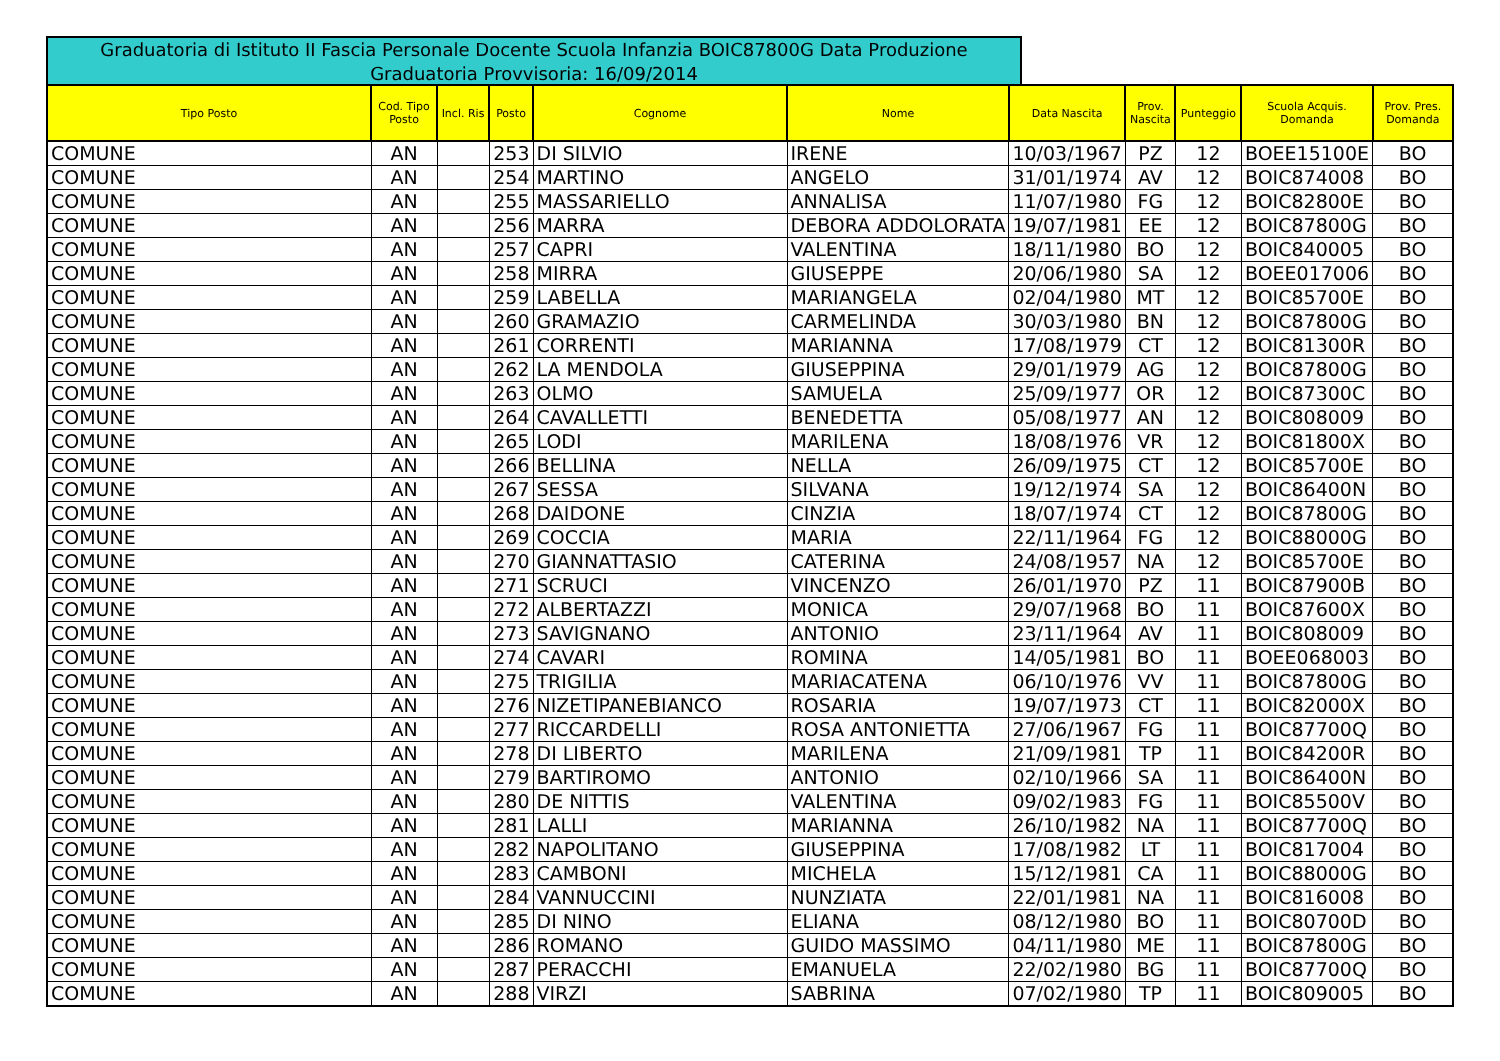Graduatoria di Istituto II Fascia Personale Docente Scuola Infanzia BOIC87800G Data Produzione Graduatoria Provvisoria: 16/09/2014
| Tipo Posto | Cod. Tipo Posto | Incl. Ris | Posto | Cognome | Nome | Data Nascita | Prov. Nascita | Punteggio | Scuola Acquis. Domanda | Prov. Pres. Domanda |
| --- | --- | --- | --- | --- | --- | --- | --- | --- | --- | --- |
| COMUNE | AN | | 253 | DI SILVIO | IRENE | 10/03/1967 | PZ | 12 | BOEE15100E | BO |
| COMUNE | AN | | 254 | MARTINO | ANGELO | 31/01/1974 | AV | 12 | BOIC874008 | BO |
| COMUNE | AN | | 255 | MASSARIELLO | ANNALISA | 11/07/1980 | FG | 12 | BOIC82800E | BO |
| COMUNE | AN | | 256 | MARRA | DEBORA ADDOLORATA | 19/07/1981 | EE | 12 | BOIC87800G | BO |
| COMUNE | AN | | 257 | CAPRI | VALENTINA | 18/11/1980 | BO | 12 | BOIC840005 | BO |
| COMUNE | AN | | 258 | MIRRA | GIUSEPPE | 20/06/1980 | SA | 12 | BOEE017006 | BO |
| COMUNE | AN | | 259 | LABELLA | MARIANGELA | 02/04/1980 | MT | 12 | BOIC85700E | BO |
| COMUNE | AN | | 260 | GRAMAZIO | CARMELINDA | 30/03/1980 | BN | 12 | BOIC87800G | BO |
| COMUNE | AN | | 261 | CORRENTI | MARIANNA | 17/08/1979 | CT | 12 | BOIC81300R | BO |
| COMUNE | AN | | 262 | LA MENDOLA | GIUSEPPINA | 29/01/1979 | AG | 12 | BOIC87800G | BO |
| COMUNE | AN | | 263 | OLMO | SAMUELA | 25/09/1977 | OR | 12 | BOIC87300C | BO |
| COMUNE | AN | | 264 | CAVALLETTI | BENEDETTA | 05/08/1977 | AN | 12 | BOIC808009 | BO |
| COMUNE | AN | | 265 | LODI | MARILENA | 18/08/1976 | VR | 12 | BOIC81800X | BO |
| COMUNE | AN | | 266 | BELLINA | NELLA | 26/09/1975 | CT | 12 | BOIC85700E | BO |
| COMUNE | AN | | 267 | SESSA | SILVANA | 19/12/1974 | SA | 12 | BOIC86400N | BO |
| COMUNE | AN | | 268 | DAIDONE | CINZIA | 18/07/1974 | CT | 12 | BOIC87800G | BO |
| COMUNE | AN | | 269 | COCCIA | MARIA | 22/11/1964 | FG | 12 | BOIC88000G | BO |
| COMUNE | AN | | 270 | GIANNATTASIO | CATERINA | 24/08/1957 | NA | 12 | BOIC85700E | BO |
| COMUNE | AN | | 271 | SCRUCI | VINCENZO | 26/01/1970 | PZ | 11 | BOIC87900B | BO |
| COMUNE | AN | | 272 | ALBERTAZZI | MONICA | 29/07/1968 | BO | 11 | BOIC87600X | BO |
| COMUNE | AN | | 273 | SAVIGNANO | ANTONIO | 23/11/1964 | AV | 11 | BOIC808009 | BO |
| COMUNE | AN | | 274 | CAVARI | ROMINA | 14/05/1981 | BO | 11 | BOEE068003 | BO |
| COMUNE | AN | | 275 | TRIGILIA | MARIACATENA | 06/10/1976 | VV | 11 | BOIC87800G | BO |
| COMUNE | AN | | 276 | NIZETIPANEBIANCO | ROSARIA | 19/07/1973 | CT | 11 | BOIC82000X | BO |
| COMUNE | AN | | 277 | RICCARDELLI | ROSA ANTONIETTA | 27/06/1967 | FG | 11 | BOIC87700Q | BO |
| COMUNE | AN | | 278 | DI LIBERTO | MARILENA | 21/09/1981 | TP | 11 | BOIC84200R | BO |
| COMUNE | AN | | 279 | BARTIROMO | ANTONIO | 02/10/1966 | SA | 11 | BOIC86400N | BO |
| COMUNE | AN | | 280 | DE NITTIS | VALENTINA | 09/02/1983 | FG | 11 | BOIC85500V | BO |
| COMUNE | AN | | 281 | LALLI | MARIANNA | 26/10/1982 | NA | 11 | BOIC87700Q | BO |
| COMUNE | AN | | 282 | NAPOLITANO | GIUSEPPINA | 17/08/1982 | LT | 11 | BOIC817004 | BO |
| COMUNE | AN | | 283 | CAMBONI | MICHELA | 15/12/1981 | CA | 11 | BOIC88000G | BO |
| COMUNE | AN | | 284 | VANNUCCINI | NUNZIATA | 22/01/1981 | NA | 11 | BOIC816008 | BO |
| COMUNE | AN | | 285 | DI NINO | ELIANA | 08/12/1980 | BO | 11 | BOIC80700D | BO |
| COMUNE | AN | | 286 | ROMANO | GUIDO MASSIMO | 04/11/1980 | ME | 11 | BOIC87800G | BO |
| COMUNE | AN | | 287 | PERACCHI | EMANUELA | 22/02/1980 | BG | 11 | BOIC87700Q | BO |
| COMUNE | AN | | 288 | VIRZI | SABRINA | 07/02/1980 | TP | 11 | BOIC809005 | BO |